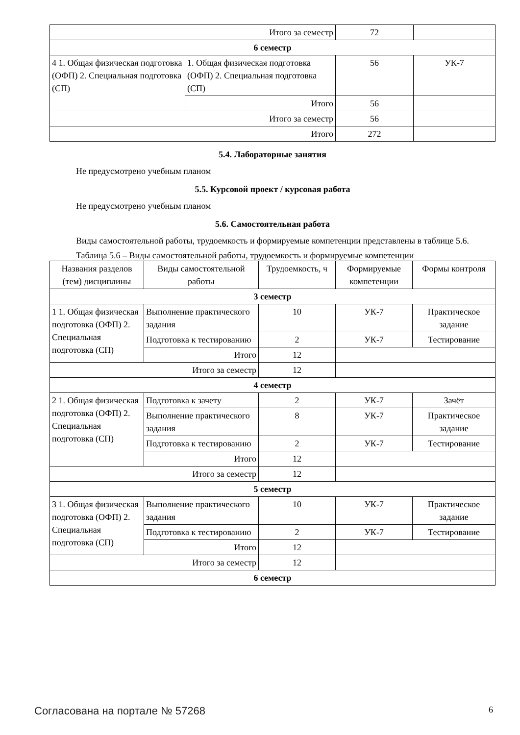| Итого за семестр | | 72 | |
| 6 семестр | | | |
| 4 1. Общая физическая подготовка (ОФП) 2. Специальная подготовка (СП) | 1. Общая физическая подготовка (ОФП) 2. Специальная подготовка (СП) | 56 | УК-7 |
| | Итого | 56 | |
| Итого за семестр | | 56 | |
| Итого | | 272 | |
5.4. Лабораторные занятия
Не предусмотрено учебным планом
5.5. Курсовой проект / курсовая работа
Не предусмотрено учебным планом
5.6. Самостоятельная работа
Виды самостоятельной работы, трудоемкость и формируемые компетенции представлены в таблице 5.6.
Таблица 5.6 – Виды самостоятельной работы, трудоемкость и формируемые компетенции
| Названия разделов (тем) дисциплины | Виды самостоятельной работы | Трудоемкость, ч | Формируемые компетенции | Формы контроля |
| --- | --- | --- | --- | --- |
| 3 семестр | | | | |
| 1 1. Общая физическая подготовка (ОФП) 2. Специальная подготовка (СП) | Выполнение практического задания | 10 | УК-7 | Практическое задание |
| | Подготовка к тестированию | 2 | УК-7 | Тестирование |
| | Итого | 12 | | |
| Итого за семестр | | 12 | | |
| 4 семестр | | | | |
| 2 1. Общая физическая подготовка (ОФП) 2. Специальная подготовка (СП) | Подготовка к зачету | 2 | УК-7 | Зачёт |
| | Выполнение практического задания | 8 | УК-7 | Практическое задание |
| | Подготовка к тестированию | 2 | УК-7 | Тестирование |
| | Итого | 12 | | |
| Итого за семестр | | 12 | | |
| 5 семестр | | | | |
| 3 1. Общая физическая подготовка (ОФП) 2. Специальная подготовка (СП) | Выполнение практического задания | 10 | УК-7 | Практическое задание |
| | Подготовка к тестированию | 2 | УК-7 | Тестирование |
| | Итого | 12 | | |
| Итого за семестр | | 12 | | |
| 6 семестр | | | | |
Согласована на портале № 57268 6